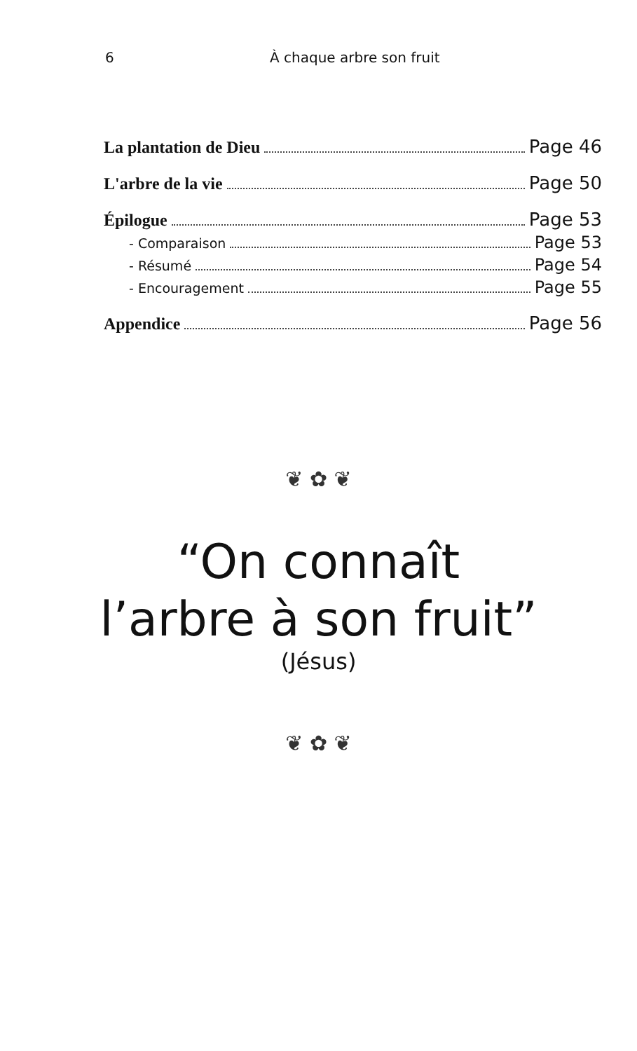6 À chaque arbre son fruit
La plantation de Dieu Page 46
L'arbre de la vie Page 50
Épilogue Page 53
- Comparaison Page 53
- Résumé Page 54
- Encouragement Page 55
Appendice Page 56
❦ ✿ ❦
“On connaît
l’arbre à son fruit”
(Jésus)
❦ ✿ ❦